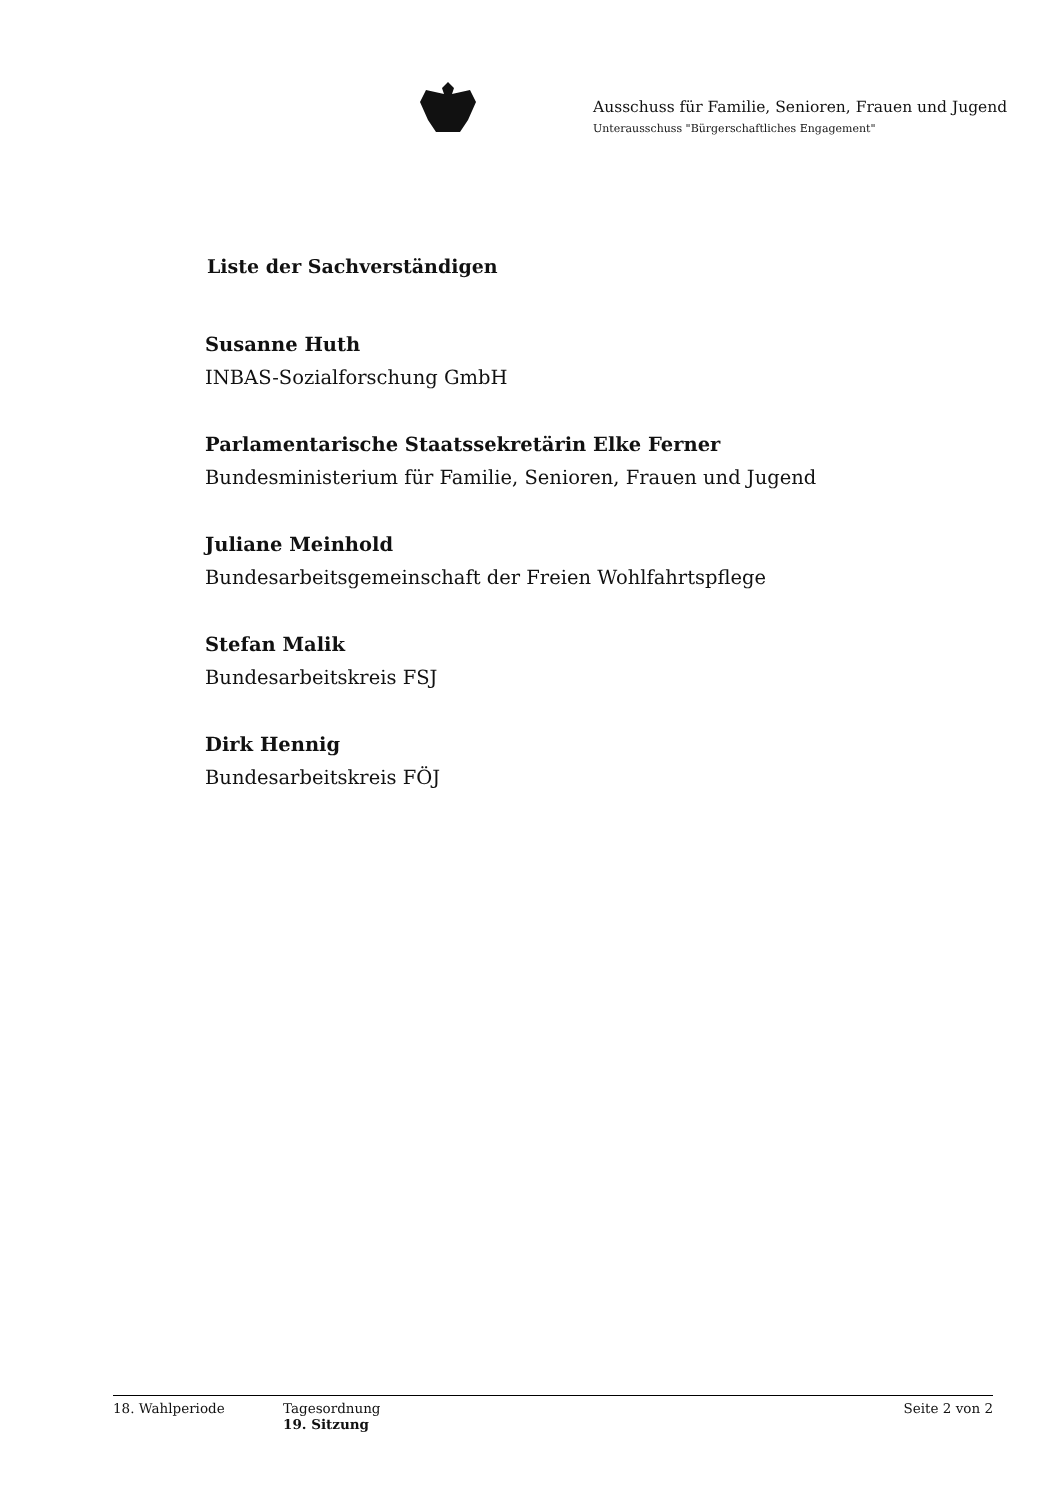Ausschuss für Familie, Senioren, Frauen und Jugend
Unterausschuss "Bürgerschaftliches Engagement"
Liste der Sachverständigen
Susanne Huth
INBAS-Sozialforschung GmbH
Parlamentarische Staatssekretärin Elke Ferner
Bundesministerium für Familie, Senioren, Frauen und Jugend
Juliane Meinhold
Bundesarbeitsgemeinschaft der Freien Wohlfahrtspflege
Stefan Malik
Bundesarbeitskreis FSJ
Dirk Hennig
Bundesarbeitskreis FÖJ
18. Wahlperiode Tagesordnung
19. Sitzung
Seite 2 von 2